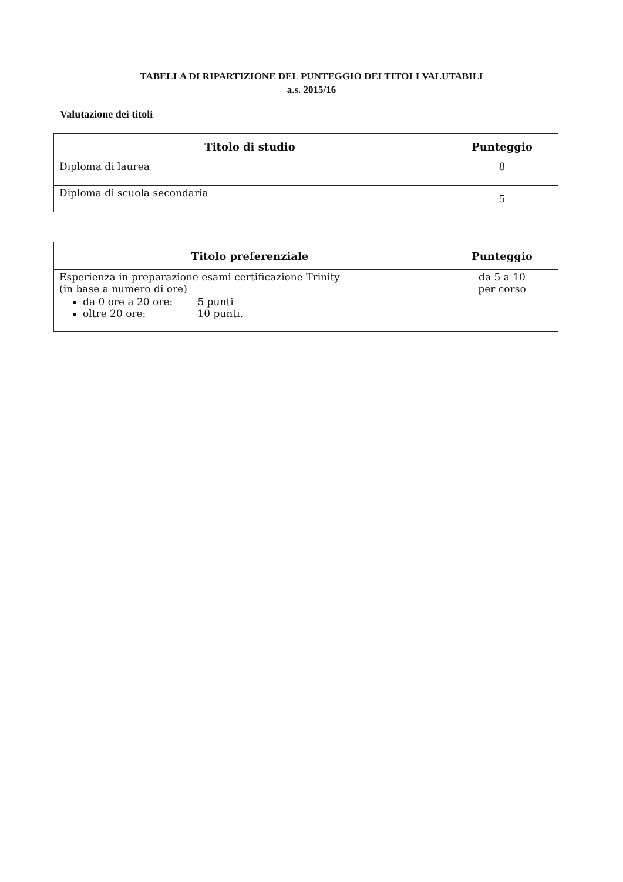TABELLA DI RIPARTIZIONE DEL PUNTEGGIO DEI TITOLI VALUTABILI
a.s. 2015/16
Valutazione dei titoli
| Titolo di studio | Punteggio |
| --- | --- |
| Diploma di laurea | 8 |
| Diploma di scuola secondaria | 5 |
| Titolo preferenziale | Punteggio |
| --- | --- |
| Esperienza in preparazione esami certificazione Trinity (in base a numero di ore) da 0 ore a 20 ore: 5 punti oltre 20 ore: 10 punti. | da 5 a 10 per corso |